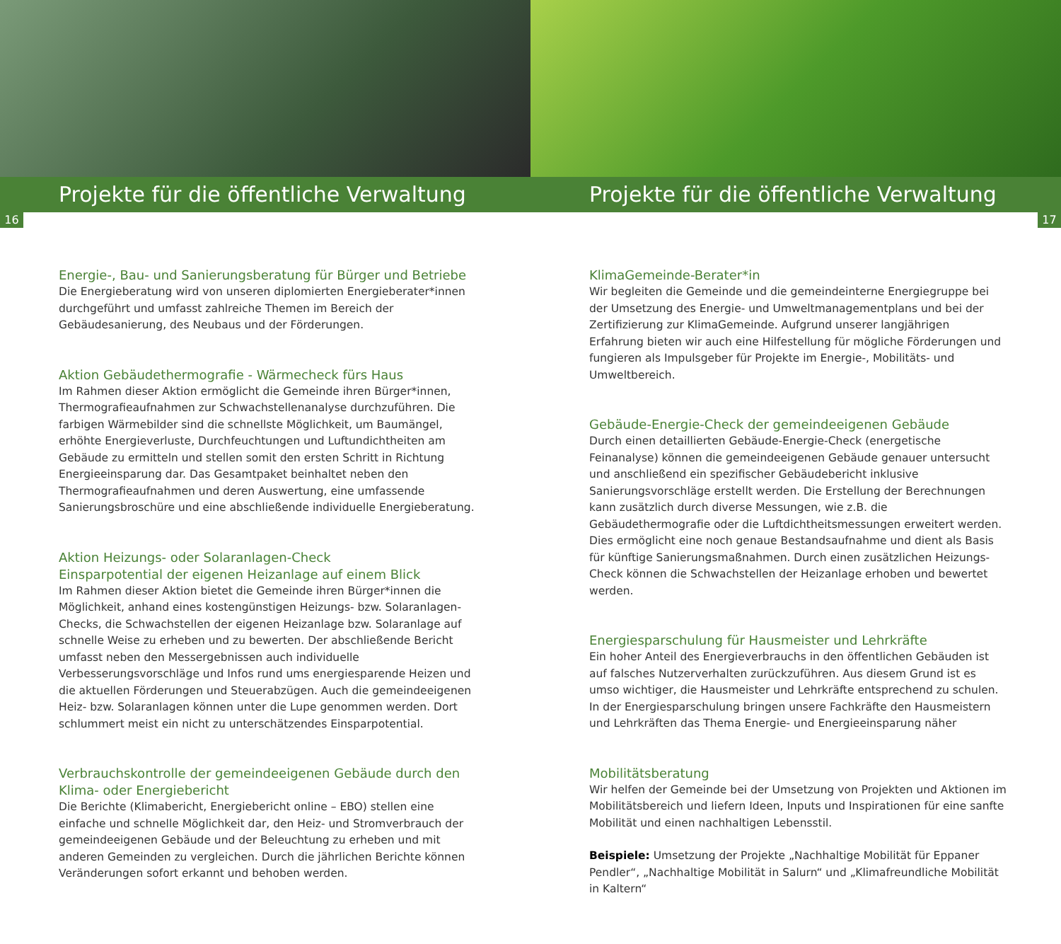Projekte für die öffentliche Verwaltung
16
Energie-, Bau- und Sanierungsberatung für Bürger und Betriebe
Die Energieberatung wird von unseren diplomierten Energieberater*innen durchgeführt und umfasst zahlreiche Themen im Bereich der Gebäudesanierung, des Neubaus und der Förderungen.
Aktion Gebäudethermografie - Wärmecheck fürs Haus
Im Rahmen dieser Aktion ermöglicht die Gemeinde ihren Bürger*innen, Thermografieaufnahmen zur Schwachstellenanalyse durchzuführen. Die farbigen Wärmebilder sind die schnellste Möglichkeit, um Baumängel, erhöhte Energieverluste, Durchfeuchtungen und Luftundichtheiten am Gebäude zu ermitteln und stellen somit den ersten Schritt in Richtung Energieeinsparung dar. Das Gesamtpaket beinhaltet neben den Thermografieaufnahmen und deren Auswertung, eine umfassende Sanierungsbroschüre und eine abschließende individuelle Energieberatung.
Aktion Heizungs- oder Solaranlagen-Check
Einsparpotential der eigenen Heizanlage auf einem Blick
Im Rahmen dieser Aktion bietet die Gemeinde ihren Bürger*innen die Möglichkeit, anhand eines kostengünstigen Heizungs- bzw. Solaranlagen-Checks, die Schwachstellen der eigenen Heizanlage bzw. Solaranlage auf schnelle Weise zu erheben und zu bewerten. Der abschließende Bericht umfasst neben den Messergebnissen auch individuelle Verbesserungsvorschläge und Infos rund ums energiesparende Heizen und die aktuellen Förderungen und Steuerabzügen. Auch die gemeindeeigenen Heiz- bzw. Solaranlagen können unter die Lupe genommen werden. Dort schlummert meist ein nicht zu unterschätzendes Einsparpotential.
Verbrauchskontrolle der gemeindeeigenen Gebäude durch den Klima- oder Energiebericht
Die Berichte (Klimabericht, Energiebericht online – EBO) stellen eine einfache und schnelle Möglichkeit dar, den Heiz- und Stromverbrauch der gemeindeeigenen Gebäude und der Beleuchtung zu erheben und mit anderen Gemeinden zu vergleichen. Durch die jährlichen Berichte können Veränderungen sofort erkannt und behoben werden.
Projekte für die öffentliche Verwaltung
17
KlimaGemeinde-Berater*in
Wir begleiten die Gemeinde und die gemeindeinterne Energiegruppe bei der Umsetzung des Energie- und Umweltmanagementplans und bei der Zertifizierung zur KlimaGemeinde. Aufgrund unserer langjährigen Erfahrung bieten wir auch eine Hilfestellung für mögliche Förderungen und fungieren als Impulsgeber für Projekte im Energie-, Mobilitäts- und Umweltbereich.
Gebäude-Energie-Check der gemeindeeigenen Gebäude
Durch einen detaillierten Gebäude-Energie-Check (energetische Feinanalyse) können die gemeindeeigenen Gebäude genauer untersucht und anschließend ein spezifischer Gebäudebericht inklusive Sanierungsvorschläge erstellt werden. Die Erstellung der Berechnungen kann zusätzlich durch diverse Messungen, wie z.B. die Gebäudethermografie oder die Luftdichtheitsmessungen erweitert werden. Dies ermöglicht eine noch genaue Bestandsaufnahme und dient als Basis für künftige Sanierungsmaßnahmen. Durch einen zusätzlichen Heizungs-Check können die Schwachstellen der Heizanlage erhoben und bewertet werden.
Energiesparschulung für Hausmeister und Lehrkräfte
Ein hoher Anteil des Energieverbrauchs in den öffentlichen Gebäuden ist auf falsches Nutzerverhalten zurückzuführen. Aus diesem Grund ist es umso wichtiger, die Hausmeister und Lehrkräfte entsprechend zu schulen. In der Energiesparschulung bringen unsere Fachkräfte den Hausmeistern und Lehrkräften das Thema Energie- und Energieeinsparung näher
Mobilitätsberatung
Wir helfen der Gemeinde bei der Umsetzung von Projekten und Aktionen im Mobilitätsbereich und liefern Ideen, Inputs und Inspirationen für eine sanfte Mobilität und einen nachhaltigen Lebensstil.
Beispiele: Umsetzung der Projekte „Nachhaltige Mobilität für Eppaner Pendler“, „Nachhaltige Mobilität in Salurn“ und „Klimafreundliche Mobilität in Kaltern“